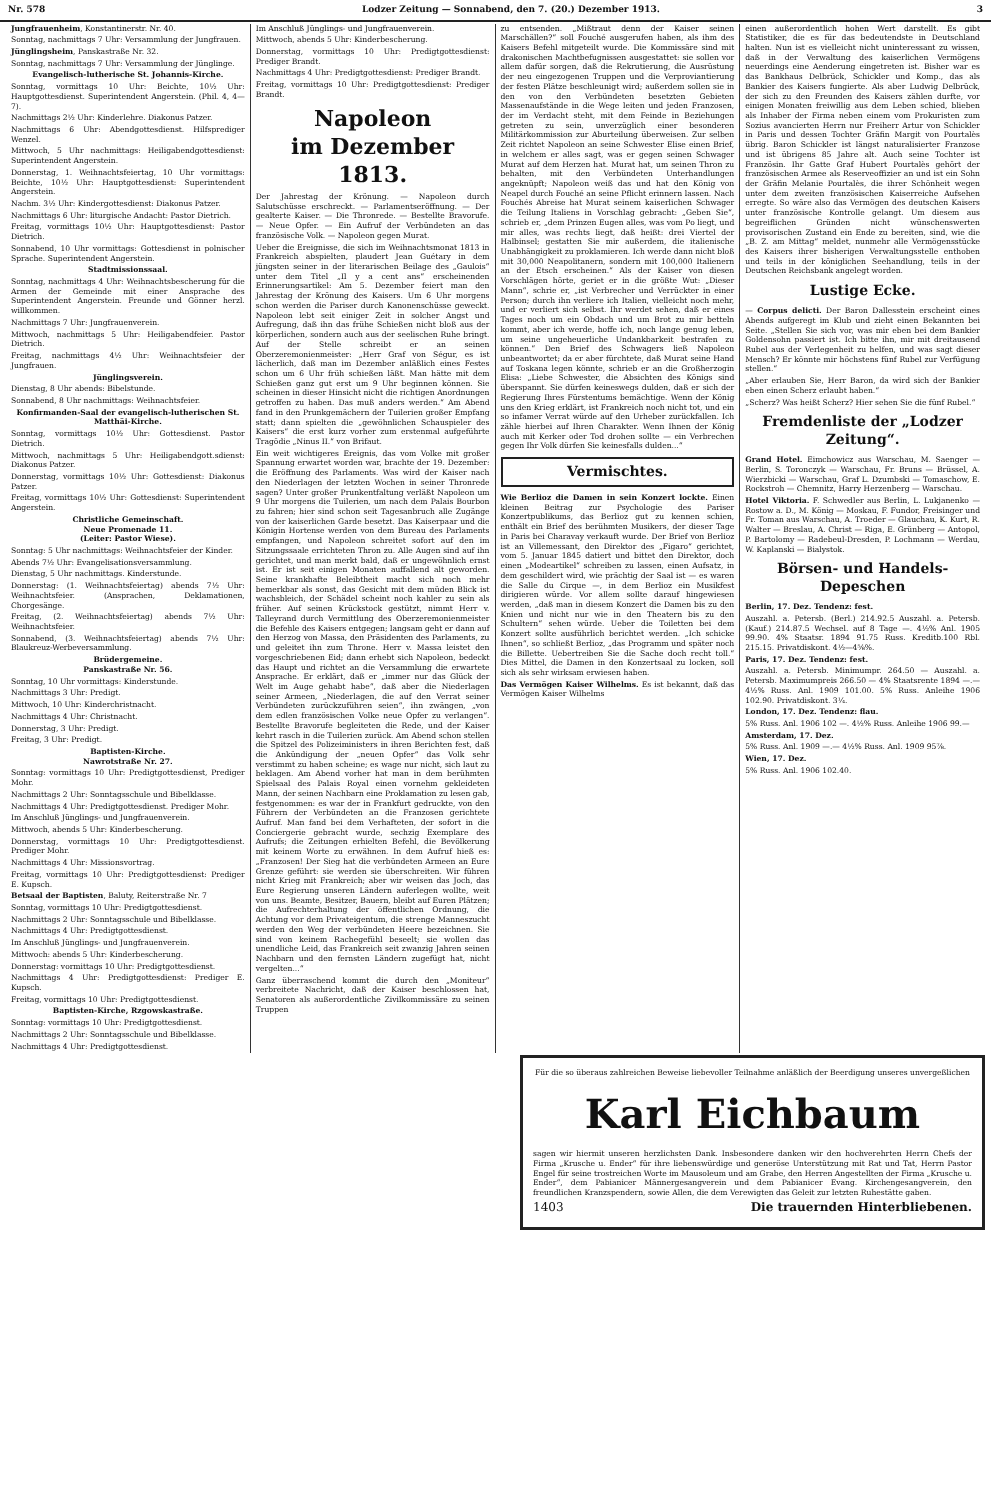Nr. 578 Lodzer Zeitung — Sonnabend, den 7. (20.) Dezember 1913. 3
Jungfrauenheim, Konstantinerstr. Nr. 40.
Sonntag, nachmittags 7 Uhr: Versammlung der Jungfrauen.
Jünglingsheim, Panskastraße Nr. 32.
Sonntag, nachmittags 7 Uhr: Versammlung der Jünglinge.
Evangelisch-lutherische St. Johannis-Kirche.
Sonntag, vormittags 10 Uhr: Beichte, 10½ Uhr: Hauptgottesdienst. Superintendent Angerstein. (Phil. 4, 4—7).
Nachmittags 2½ Uhr: Kinderlehre. Diakonus Patzer.
Nachmittags 6 Uhr: Abendgottesdienst. Hilfsprediger Wenzel.
Mittwoch, 5 Uhr nachmittags: Heiligabendgottesdienst: Superintendent Angerstein.
Donnerstag, 1. Weihnachtsfeiertag, 10 Uhr vormittags: Beichte, 10½ Uhr: Hauptgottesdienst: Superintendent Angerstein.
Nachm. 3½ Uhr: Kindergottesdienst: Diakonus Patzer.
Nachmittags 6 Uhr: liturgische Andacht: Pastor Dietrich.
Freitag, vormittags 10½ Uhr: Hauptgottesdienst: Pastor Dietrich.
Sonnabend, 10 Uhr vormittags: Gottesdienst in polnischer Sprache. Superintendent Angerstein.
Stadtmissionssaal.
Sonntag, nachmittags 4 Uhr: Weihnachtsbescherung für die Armen der Gemeinde mit einer Ansprache des Superintendent Angerstein. Freunde und Gönner herzl. willkommen.
Nachmittags 7 Uhr: Jungfrauenverein.
Mittwoch, nachmittags 5 Uhr: Heiligabendfeier. Pastor Dietrich.
Freitag, nachmittags 4½ Uhr: Weihnachtsfeier der Jungfrauen.
Jünglingsverein.
Dienstag, 8 Uhr abends: Bibelstunde.
Sonnabend, 8 Uhr nachmittags: Weihnachtsfeier.
Konfirmanden-Saal der evangelisch-lutherischen St. Matthäi-Kirche.
Sonntag, vormittags 10½ Uhr: Gottesdienst. Pastor Dietrich.
Mittwoch, nachmittags 5 Uhr: Heiligabendgott.sdienst: Diakonus Patzer.
Donnerstag, vormittags 10½ Uhr: Gottesdienst: Diakonus Patzer.
Freitag, vormittags 10½ Uhr: Gottesdienst: Superintendent Angerstein.
Christliche Gemeinschaft.
Neue Promenade 11.
(Leiter: Pastor Wiese).
Sonntag: 5 Uhr nachmittags: Weihnachtsfeier der Kinder.
Abends 7½ Uhr: Evangelisationsversammlung.
Dienstag, 5 Uhr nachmittags. Kinderstunde.
Donnerstag: (1. Weihnachtsfeiertag) abends 7½ Uhr: Weihnachtsfeier. (Ansprachen, Deklamationen, Chorgesänge.
Freitag, (2. Weihnachtsfeiertag) abends 7½ Uhr: Weihnachtsfeier.
Sonnabend, (3. Weihnachtsfeiertag) abends 7½ Uhr: Blaukreuz-Werbeversammlung.
Brüdergemeine.
Panskastraße Nr. 56.
Sonntag, 10 Uhr vormittags: Kinderstunde.
Nachmittags 3 Uhr: Predigt.
Mittwoch, 10 Uhr: Kinderchristnacht.
Nachmittags 4 Uhr: Christnacht.
Donnerstag, 3 Uhr: Predigt.
Freitag, 3 Uhr: Predigt.
Baptisten-Kirche.
Nawrotstraße Nr. 27.
Sonntag: vormittags 10 Uhr: Predigtgottesdienst, Prediger Mohr.
Nachmittags 2 Uhr: Sonntagsschule und Bibelklasse.
Nachmittags 4 Uhr: Predigtgottesdienst. Prediger Mohr.
Im Anschluß Jünglings- und Jungfrauenverein.
Mittwoch, abends 5 Uhr: Kinderbescherung.
Donnerstag, vormittags 10 Uhr: Predigtgottesdienst. Prediger Mohr.
Nachmittags 4 Uhr: Missionsvortrag.
Freitag, vormittags 10 Uhr: Predigtgottesdienst: Prediger E. Kupsch.
Betsaal der Baptisten, Baluty, Reiterstraße Nr. 7
Sonntag, vormittags 10 Uhr: Predigtgottesdienst.
Nachmittags 2 Uhr: Sonntagsschule und Bibelklasse.
Nachmittags 4 Uhr: Predigtgottesdienst.
Im Anschluß Jünglings- und Jungfrauenverein.
Mittwoch: abends 5 Uhr: Kinderbescherung.
Donnerstag: vormittags 10 Uhr: Predigtgottesdienst.
Nachmittags 4 Uhr: Predigtgottesdienst: Prediger E. Kupsch.
Freitag, vormittags 10 Uhr: Predigtgottesdienst.
Baptisten-Kirche, Rzgowskastraße.
Sonntag: vormittags 10 Uhr: Predigtgottesdienst.
Nachmittags 2 Uhr: Sonntagsschule und Bibelklasse.
Nachmittags 4 Uhr: Predigtgottesdienst.
Im Anschluß Jünglings- und Jungfrauenverein.
Mittwoch, abends 5 Uhr: Kinderbescherung.
Donnerstag, vormittags 10 Uhr: Predigtgottesdienst: Prediger Brandt.
Nachmittags 4 Uhr: Predigtgottesdienst: Prediger Brandt.
Freitag, vormittags 10 Uhr: Predigtgottesdienst: Prediger Brandt.
Napoleon
im Dezember 1813.
Der Jahrestag der Krönung. — Napoleon durch Salutschüsse erschreckt. — Parlamentseröffnung. — Der gealterte Kaiser. — Die Thronrede. — Bestellte Bravorufe. — Neue Opfer. — Ein Aufruf der Verbündeten an das französische Volk. — Napoleon gegen Murat.
Ueber die Ereignisse, die sich im Weihnachtsmonat 1813 in Frankreich abspielten, plaudert Jean Guétary in dem jüngsten seiner in der literarischen Beilage des „Gaulois“ unter dem Titel „Il y a cent ans“ erscheinenden Erinnerungsartikel: Am 5. Dezember feiert man den Jahrestag der Krönung des Kaisers. Um 6 Uhr morgens schon werden die Pariser durch Kanonenschüsse geweckt. Napoleon lebt seit einiger Zeit in solcher Angst und Aufregung, daß ihn das frühe Schießen nicht bloß aus der körperlichen, sondern auch aus der seelischen Ruhe bringt. Auf der Stelle schreibt er an seinen Oberzeremonienmeister: „Herr Graf von Ségur, es ist lächerlich, daß man im Dezember anläßlich eines Festes schon um 6 Uhr früh schießen läßt. Man hätte mit dem Schießen ganz gut erst um 9 Uhr beginnen können. Sie scheinen in dieser Hinsicht nicht die richtigen Anordnungen getroffen zu haben. Das muß anders werden.“ Am Abend fand in den Prunkgemächern der Tuilerien großer Empfang statt; dann spielten die „gewöhnlichen Schauspieler des Kaisers“ die erst kurz vorher zum erstenmal aufgeführte Tragödie „Ninus II.“ von Brifaut.
Ein weit wichtigeres Ereignis, das vom Volke mit großer Spannung erwartet worden war, brachte der 19. Dezember: die Eröffnung des Parlaments. Was wird der Kaiser nach den Niederlagen der letzten Wochen in seiner Thronrede sagen? Unter großer Prunkentfaltung verläßt Napoleon um 9 Uhr morgens die Tuilerien, um nach dem Palais Bourbon zu fahren; hier sind schon seit Tagesanbruch alle Zugänge von der kaiserlichen Garde besetzt. Das Kaiserpaar und die Königin Hortense werden von dem Bureau des Parlaments empfangen, und Napoleon schreitet sofort auf den im Sitzungssaale errichteten Thron zu. Alle Augen sind auf ihn gerichtet, und man merkt bald, daß er ungewöhnlich ernst ist. Er ist seit einigen Monaten auffallend alt geworden. Seine krankhafte Beleibtheit macht sich noch mehr bemerkbar als sonst, das Gesicht mit dem müden Blick ist wachsbleich, der Schädel scheint noch kahler zu sein als früher. Auf seinen Krückstock gestützt, nimmt Herr v. Talleyrand durch Vermittlung des Oberzeremonienmeister die Befehle des Kaisers entgegen; langsam geht er dann auf den Herzog von Massa, den Präsidenten des Parlaments, zu und geleitet ihn zum Throne. Herr v. Massa leistet den vorgeschriebenen Eid; dann erhebt sich Napoleon, bedeckt das Haupt und richtet an die Versammlung die erwartete Ansprache. Er erklärt, daß er „immer nur das Glück der Welt im Auge gehabt habe“, daß aber die Niederlagen seiner Armeen, „Niederlagen, die auf den Verrat seiner Verbündeten zurückzuführen seien“, ihn zwängen, „von dem edlen französischen Volke neue Opfer zu verlangen“. Bestellte Bravorufe begleiteten die Rede, und der Kaiser kehrt rasch in die Tuilerien zurück. Am Abend schon stellen die Spitzel des Polizeiministers in ihren Berichten fest, daß die Ankündigung der „neuen Opfer“ das Volk sehr verstimmt zu haben scheine; es wage nur nicht, sich laut zu beklagen. Am Abend vorher hat man in dem berühmten Spielsaal des Palais Royal einen vornehm gekleideten Mann, der seinen Nachbarn eine Proklamation zu lesen gab, festgenommen: es war der in Frankfurt gedruckte, von den Führern der Verbündeten an die Franzosen gerichtete Aufruf. Man fand bei dem Verhafteten, der sofort in die Conciergerie gebracht wurde, sechzig Exemplare des Aufrufs; die Zeitungen erhielten Befehl, die Bevölkerung mit keinem Worte zu erwähnen. In dem Aufruf hieß es: „Franzosen! Der Sieg hat die verbündeten Armeen an Eure Grenze geführt: sie werden sie überschreiten. Wir führen nicht Krieg mit Frankreich; aber wir weisen das Joch, das Eure Regierung unseren Ländern auferlegen wollte, weit von uns. Beamte, Besitzer, Bauern, bleibt auf Euren Plätzen; die Aufrechterhaltung der öffentlichen Ordnung, die Achtung vor dem Privateigentum, die strenge Manneszucht werden den Weg der verbündeten Heere bezeichnen. Sie sind von keinem Rachegefühl beseelt; sie wollen das unendliche Leid, das Frankreich seit zwanzig Jahren seinen Nachbarn und den fernsten Ländern zugefügt hat, nicht vergelten...“
Ganz überraschend kommt die durch den „Moniteur“ verbreitete Nachricht, daß der Kaiser beschlossen hat, Senatoren als außerordentliche Zivilkommissäre zu seinen Truppen
zu entsenden. „Mißtraut denn der Kaiser seinen Marschällen?“ soll Fouché ausgerufen haben, als ihm des Kaisers Befehl mitgeteilt wurde. Die Kommissäre sind mit drakonischen Machtbefugnissen ausgestattet: sie sollen vor allem dafür sorgen, daß die Rekrutierung, die Ausrüstung der neu eingezogenen Truppen und die Verproviantierung der festen Plätze beschleunigt wird; außerdem sollen sie in den von den Verbündeten besetzten Gebieten Massenaufstände in die Wege leiten und jeden Franzosen, der im Verdacht steht, mit dem Feinde in Beziehungen getreten zu sein, unverzüglich einer besonderen Militärkommission zur Aburteilung überweisen. Zur selben Zeit richtet Napoleon an seine Schwester Elise einen Brief, in welchem er alles sagt, was er gegen seinen Schwager Murat auf dem Herzen hat. Murat hat, um seinen Thron zu behalten, mit den Verbündeten Unterhandlungen angeknüpft; Napoleon weiß das und hat den König von Neapel durch Fouché an seine Pflicht erinnern lassen. Nach Fouchés Abreise hat Murat seinem kaiserlichen Schwager die Teilung Italiens in Vorschlag gebracht: „Geben Sie“, schrieb er, „dem Prinzen Eugen alles, was vom Po liegt, und mir alles, was rechts liegt, daß heißt: drei Viertel der Halbinsel; gestatten Sie mir außerdem, die italienische Unabhängigkeit zu proklamieren. Ich werde dann nicht bloß mit 30,000 Neapolitanern, sondern mit 100,000 Italienern an der Etsch erscheinen.“ Als der Kaiser von diesen Vorschlägen hörte, geriet er in die größte Wut: „Dieser Mann“, schrie er, „ist Verbrecher und Verrückter in einer Person; durch ihn verliere ich Italien, vielleicht noch mehr, und er verliert sich selbst. Ihr werdet sehen, daß er eines Tages noch um ein Obdach und um Brot zu mir betteln kommt, aber ich werde, hoffe ich, noch lange genug leben, um seine ungeheuerliche Undankbarkeit bestrafen zu können.“ Den Brief des Schwagers ließ Napoleon unbeantwortet; da er aber fürchtete, daß Murat seine Hand auf Toskana legen könnte, schrieb er an die Großherzogin Elisa: „Liebe Schwester, die Absichten des Königs sind überspannt. Sie dürfen keineswegs dulden, daß er sich der Regierung Ihres Fürstentums bemächtige. Wenn der König uns den Krieg erklärt, ist Frankreich noch nicht tot, und ein so infamer Verrat würde auf den Urheber zurückfallen. Ich zähle hierbei auf Ihren Charakter. Wenn Ihnen der König auch mit Kerker oder Tod drohen sollte — ein Verbrechen gegen Ihr Volk dürfen Sie keinesfalls dulden...“
Vermischtes.
Wie Berlioz die Damen in sein Konzert lockte. Einen kleinen Beitrag zur Psychologie des Pariser Konzertpublikums, das Berlioz gut zu kennen schien, enthält ein Brief des berühmten Musikers, der dieser Tage in Paris bei Charavay verkauft wurde. Der Brief von Berlioz ist an Villemessant, den Direktor des „Figaro“ gerichtet, vom 5. Januar 1845 datiert und bittet den Direktor, doch einen „Modeartikel“ schreiben zu lassen, einen Aufsatz, in dem geschildert wird, wie prächtig der Saal ist — es waren die Salle du Cirque —, in dem Berlioz ein Musikfest dirigieren würde. Vor allem sollte darauf hingewiesen werden, „daß man in diesem Konzert die Damen bis zu den Knien und nicht nur wie in den Theatern bis zu den Schultern“ sehen würde. Ueber die Toiletten bei dem Konzert sollte ausführlich berichtet werden. „Ich schicke Ihnen“, so schließt Berlioz, „das Programm und später noch die Billette. Uebertreiben Sie die Sache doch recht toll.“ Dies Mittel, die Damen in den Konzertsaal zu locken, soll sich als sehr wirksam erwiesen haben.
Das Vermögen Kaiser Wilhelms. Es ist bekannt, daß das Vermögen Kaiser Wilhelms
einen außerordentlich hohen Wert darstellt. Es gibt Statistiker, die es für das bedeutendste in Deutschland halten. Nun ist es vielleicht nicht uninteressant zu wissen, daß in der Verwaltung des kaiserlichen Vermögens neuerdings eine Aenderung eingetreten ist. Bisher war es das Bankhaus Delbrück, Schickler und Komp., das als Bankier des Kaisers fungierte. Als aber Ludwig Delbrück, der sich zu den Freunden des Kaisers zählen durfte, vor einigen Monaten freiwillig aus dem Leben schied, blieben als Inhaber der Firma neben einem vom Prokuristen zum Sozius avancierten Herrn nur Freiherr Artur von Schickler in Paris und dessen Tochter Gräfin Margit von Pourtalès übrig. Baron Schickler ist längst naturalisierter Franzose und ist übrigens 85 Jahre alt. Auch seine Tochter ist Französin. Ihr Gatte Graf Hubert Pourtalès gehört der französischen Armee als Reserveoffizier an und ist ein Sohn der Gräfin Melanie Pourtalès, die ihrer Schönheit wegen unter dem zweiten französischen Kaiserreiche Aufsehen erregte. So wäre also das Vermögen des deutschen Kaisers unter französische Kontrolle gelangt. Um diesem aus begreiflichen Gründen nicht wünschenswerten provisorischen Zustand ein Ende zu bereiten, sind, wie die „B. Z. am Mittag“ meldet, nunmehr alle Vermögensstücke des Kaisers ihrer bisherigen Verwaltungsstelle enthoben und teils in der königlichen Seehandlung, teils in der Deutschen Reichsbank angelegt worden.
Lustige Ecke.
— Corpus delicti. Der Baron Dallesstein erscheint eines Abends aufgeregt im Klub und zieht einen Bekannten bei Seite. „Stellen Sie sich vor, was mir eben bei dem Bankier Goldensohn passiert ist. Ich bitte ihn, mir mit dreitausend Rubel aus der Verlegenheit zu helfen, und was sagt dieser Mensch? Er könnte mir höchstens fünf Rubel zur Verfügung stellen.“
„Aber erlauben Sie, Herr Baron, da wird sich der Bankier eben einen Scherz erlaubt haben.“
„Scherz? Was heißt Scherz? Hier sehen Sie die fünf Rubel.“
Fremdenliste der „Lodzer Zeitung“.
Grand Hotel. Eimchowicz aus Warschau, M. Saenger — Berlin, S. Toronczyk — Warschau, Fr. Bruns — Brüssel, A. Wierzbicki — Warschau, Graf L. Dzumbski — Tomaschow, E. Rockstroh — Chemnitz, Harry Herzenberg — Warschau.
Hotel Viktoria. F. Schwedler aus Berlin, L. Lukjanenko — Rostow a. D., M. König — Moskau, F. Fundor, Freisinger und Fr. Toman aus Warschau, A. Troeder — Glauchau, K. Kurt, R. Walter — Breslau, A. Christ — Riga, E. Grünberg — Antopol, P. Bartolomy — Radebeul-Dresden, P. Lochmann — Werdau, W. Kaplanski — Bialystok.
Börsen- und Handels-Depeschen
Berlin, 17. Dez. Tendenz: fest.
Auszahl. a. Petersb. (Berl.) 214.92.5 Auszahl. a. Petersb. (Kauf.) 214.87.5 Wechsel. auf 8 Tage —. 4½% Anl. 1905 99.90. 4% Staatsr. 1894 91.75 Russ. Kreditb.100 Rbl. 215.15. Privatdiskont. 4½—4⅝%.
Paris, 17. Dez. Tendenz: fest.
Auszahl. a. Petersb. Minimumpr. 264.50 — Auszahl. a. Petersb. Maximumpreis 266.50 — 4% Staatsrente 1894 —.— 4½% Russ. Anl. 1909 101.00. 5% Russ. Anleihe 1906 102.90. Privatdiskont. 3¼.
London, 17. Dez. Tendenz: flau.
5% Russ. Anl. 1906 102 —. 4½% Russ. Anleihe 1906 99.—
Amsterdam, 17. Dez.
5% Russ. Anl. 1909 —.— 4½% Russ. Anl. 1909 95⅞.
Wien, 17. Dez.
5% Russ. Anl. 1906 102.40.
Für die so überaus zahlreichen Beweise liebevoller Teilnahme anläßlich der Beerdigung unseres unvergeßlichen
Karl Eichbaum
sagen wir hiermit unseren herzlichsten Dank. Insbesondere danken wir den hochverehrten Herrn Chefs der Firma „Krusche u. Ender“ für ihre liebenswürdige und generöse Unterstützung mit Rat und Tat, Herrn Pastor Engel für seine trostreichen Worte im Mausoleum und am Grabe, den Herren Angestellten der Firma „Krusche u. Ender“, dem Pabianicer Männergesangverein und dem Pabianicer Evang. Kirchengesangverein, den freundlichen Kranzspendern, sowie Allen, die dem Verewigten das Geleit zur letzten Ruhestätte gaben.
1403 Die trauernden Hinterbliebenen.